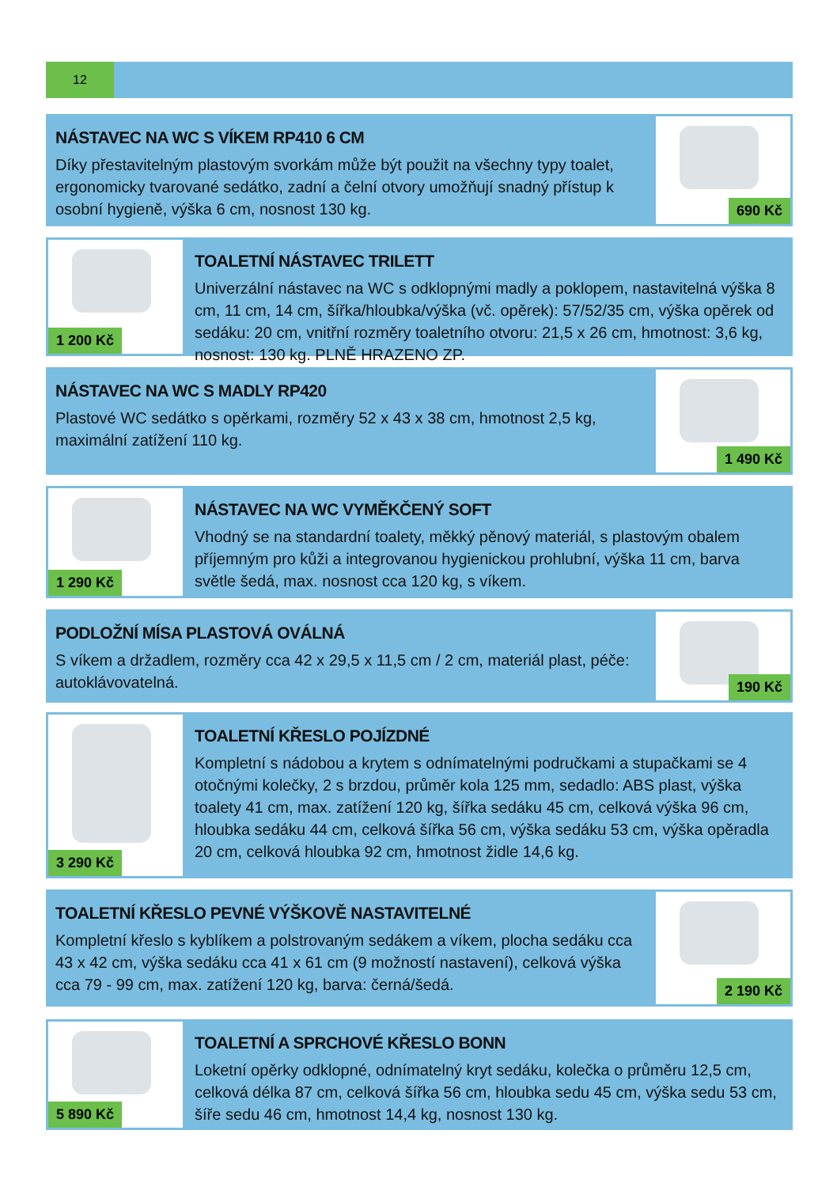12
NÁSTAVEC NA WC S VÍKEM RP410 6 CM
Díky přestavitelným plastovým svorkám může být použit na všechny typy toalet, ergonomicky tvarované sedátko, zadní a čelní otvory umožňují snadný přístup k osobní hygieně, výška 6 cm, nosnost 130 kg.
690 Kč
1 200 Kč
TOALETNÍ NÁSTAVEC TRILETT
Univerzální nástavec na WC s odklopnými madly a poklopem, nastavitelná výška 8 cm, 11 cm, 14 cm, šířka/hloubka/výška (vč. opěrek): 57/52/35 cm, výška opěrek od sedáku: 20 cm, vnitřní rozměry toaletního otvoru: 21,5 x 26 cm, hmotnost: 3,6 kg, nosnost: 130 kg. PLNĚ HRAZENO ZP.
NÁSTAVEC NA WC S MADLY RP420
Plastové WC sedátko s opěrkami, rozměry 52 x 43 x 38 cm, hmotnost 2,5 kg, maximální zatížení 110 kg.
1 490 Kč
1 290 Kč
NÁSTAVEC NA WC VYMĚKČENÝ SOFT
Vhodný se na standardní toalety, měkký pěnový materiál, s plastovým obalem příjemným pro kůži a integrovanou hygienickou prohlubní, výška 11 cm, barva světle šedá, max. nosnost cca 120 kg, s víkem.
PODLOŽNÍ MÍSA PLASTOVÁ OVÁLNÁ
S víkem a držadlem, rozměry cca 42 x 29,5 x 11,5 cm / 2 cm, materiál plast, péče: autoklávovatelná.
190 Kč
3 290 Kč
TOALETNÍ KŘESLO POJÍZDNÉ
Kompletní s nádobou a krytem s odnímatelnými područkami a stupačkami se 4 otočnými kolečky, 2 s brzdou, průměr kola 125 mm, sedadlo: ABS plast, výška toalety 41 cm, max. zatížení 120 kg, šířka sedáku 45 cm, celková výška 96 cm, hloubka sedáku 44 cm, celková šířka 56 cm, výška sedáku 53 cm, výška opěradla 20 cm, celková hloubka 92 cm, hmotnost židle 14,6 kg.
TOALETNÍ KŘESLO PEVNÉ VÝŠKOVĚ NASTAVITELNÉ
Kompletní křeslo s kyblíkem a polstrovaným sedákem a víkem, plocha sedáku cca 43 x 42 cm, výška sedáku cca 41 x 61 cm (9 možností nastavení), celková výška cca 79 - 99 cm, max. zatížení 120 kg, barva: černá/šedá.
2 190 Kč
5 890 Kč
TOALETNÍ A SPRCHOVÉ KŘESLO BONN
Loketní opěrky odklopné, odnímatelný kryt sedáku, kolečka o průměru 12,5 cm, celková délka 87 cm, celková šířka 56 cm, hloubka sedu 45 cm, výška sedu 53 cm, šíře sedu 46 cm, hmotnost 14,4 kg, nosnost 130 kg.